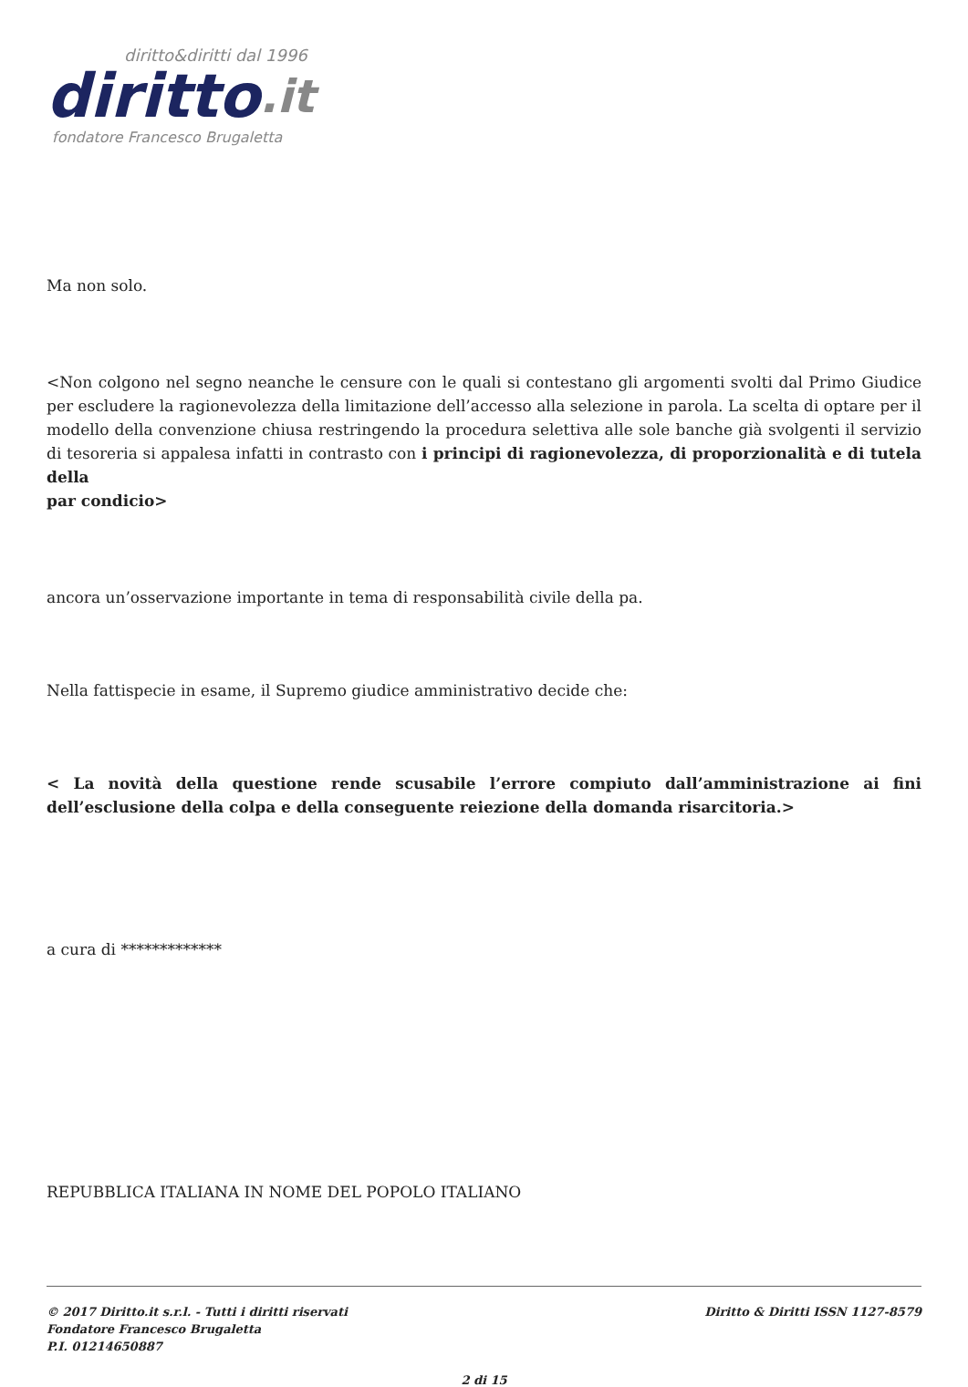diritto&diritti dal 1996
diritto.it
fondatore Francesco Brugaletta
Ma non solo.
<Non colgono nel segno neanche le censure con le quali si contestano gli argomenti svolti dal Primo Giudice per escludere la ragionevolezza della limitazione dell’accesso alla selezione in parola. La scelta di optare per il modello della convenzione chiusa restringendo la procedura selettiva alle sole banche già svolgenti il servizio di tesoreria si appalesa infatti in contrasto con i principi di ragionevolezza, di proporzionalità e di tutela della
par condicio>
ancora un’osservazione importante in tema di responsabilità civile della pa.
Nella fattispecie in esame, il Supremo giudice amministrativo decide che:
< La novità della questione rende scusabile l’errore compiuto dall’amministrazione ai fini dell’esclusione della colpa e della conseguente reiezione della domanda risarcitoria.>
a cura di *************
REPUBBLICA ITALIANA IN NOME DEL POPOLO ITALIANO
© 2017 Diritto.it s.r.l. - Tutti i diritti riservati
Fondatore Francesco Brugaletta
P.I. 01214650887
Diritto & Diritti ISSN 1127-8579
2 di 15